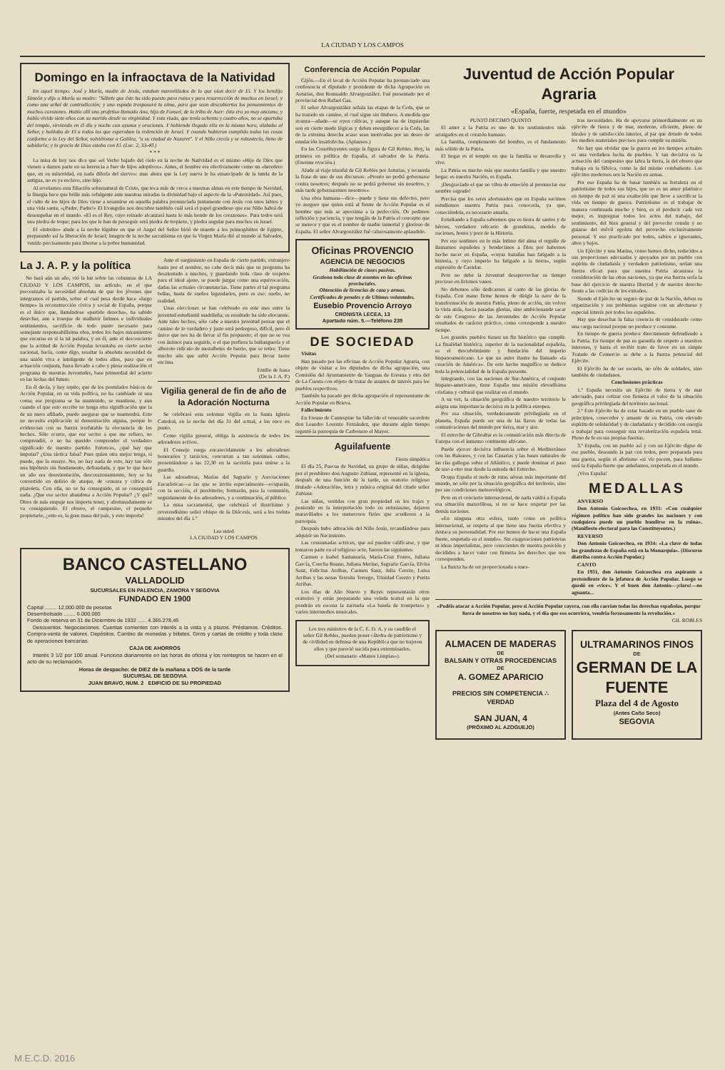LA CIUDAD Y LOS CAMPOS
Domingo en la infraoctava de la Natividad
En aquel tiempo: José y María, madre de Jesús, estaban maravillados de lo que oían decir de El. Y los bendijo Simeón y dijo a María su madre: "Sábete que éste ha sido puesto para ruina y para resurrección de muchos en Israel; y como una señal de contradicción; y una espada traspasará tu alma, para que sean descubiertos los pensamientos de muchos corazones. Había allí una profetisa llamada Ana, hija de Fanuel, de la tribu de Aser: ésta era ya muy anciana, y había vivido siete años con su marido desde su virginidad. Y esta viuda, que tenía ochenta y cuatro años, no se apartaba del templo, sirviendo en él día y noche con ayunos y oraciones. Y habiendo llegado ella en la misma hora, alababa al Señor, y hablaba de El a todos los que esperaban la redención de Israel. Y cuando hubieron cumplido todos las cosas conforme a la Ley del Señor, volviéronse a Galilea, "a su ciudad de Nazaret". Y el Niño crecía y se robustecía, lleno de sabiduría; y la gracia de Dios estaba con El. (Luc. 2, 33-40.)
* * *
La misa de hoy nos dice que «el Verbo bajado del cielo en la noche de Natividad es el mismo «Hijo de Dios que vienen a darnos parte en su herencia a fuer de hijos adoptivos». Antes, el hombre era efectivamente como un «heredero que, en su minoridad, en nada difería del siervo»: mas ahora que la Ley nueva le ha emancipado de la tutela de la antigua, no es ya esclavo, sino hijo.
Al revelarnos esta filiación sobrenatural de Cristo, que toca más de cerca a nuestras almas en este tiempo de Navidad, la liturgia hace que brille más refulgente ante nuestras miradas la divinidad bajo el aspecto de la «Paternidad». Así pues, el culto de los hijos de Dios viene a resumirse en aquella palabra pronunciada juntamente con Jesús con unos labios y una vida santa; «¡Padre, Padre!» El Evangelio nos descubre también cuál será el papel grandioso que ese Niño habrá de desempeñar en el mundo. «El es el Rey, cuyo reinado alcanzará hasta lo más hondo de los corazones». Para todos será una piedra de toque; para los que le han de perseguir será piedra de tropiezo, y piedra angular para muchos en Israel.
El «Introito» alude a la noche lúgubre en que el Angel del Señor hirió de muerte a los primogénitos de Egipto, preparando así la liberación de Israel; imagen de la noche sacratísima en que la Virgen María dió al mundo al Salvador, venido precisamente para libertar a la pobre humanidad.
La J. A. P. y la política
No hará aún un año, vió la luz sobre las columnas de LA CIUDAD Y LOS CAMPOS, un artículo, en el que preconizaba la necesidad absoluta de que los jóvenes que integramos el partido, sobre el cual pesa desde hace «largo tiempo» la reconstrucción cívica y social de España, porque es el único que, llamándose «partido derecha», ha sabido desechar, aun a trueque de malherir íntimos e individuales sentimientos, sacrificio de todo punto necesario para semejante responsabilísima obra, todos los bajos miramientos que encarna en sí la tal palabra, y en él, ante el desconcierto que la actitud de Acción Popular levantaba en cierto sector nacional, hacía, como digo, resaltar la absoluta necesidad de una unión viva e inteligente de todos ellos, para que en actuación conjunta, fuera llevado a cabo y plena realización el programa de nuestras Juventudes, base primordial del acierto en las luchas del futuro.
En él decía, y hoy repito, que de los postulados básicos de Acción Popular, en su vida política, no ha cambiado ni una coma; ese programa se ha mantenido, se mantiene, y aun cuando el que esto escribe no tenga otra significación que la de un mero afiliado, puedo asegurar que se mantendrá. Esto no necesita explicación ni demostración alguna, porque lo evidencian con su fuerza irrefutable la elocuencia de los hechos. Sólo ocurre, que ese sector a que me refiero, no comprendió, o no ha querido comprender el verdadero significado de nuestro partido. Entonces, ¿qué hay que imputar? ¿Una táctica falsa? Pues quien otra mejor tenga, si puede, que la ensaye. No, no hay nada de esto, hay tan sólo una hipótesis sin fundamento, defraudada, y que lo que hace un año era desorientación, descorazonamiento, hoy se ha convertido en delirio de ataque, de censura y crítica de plazoleta. Con ella, no se ha conseguido, ni se conseguirá nada. ¿Que ese sector abandona a Acción Popular? ¿Y qué? Otros de más empuje nos importa tener, y afortunadamente se va consiguiendo. El obrero, el campesino, el pequeño propietario, ¿esto es, la gran masa del país, y esto importa!
Ante el surgimiento en España de cierto partido, extranjero hasta por el nombre, no cabe decir más que su programa ha desalentado a muchos, y guardando toda clase de respetos para el ideal ajeno, se puede juzgar como una equivocación, dadas las actuales circunstancias. Tiene partes el tal programa bellas, hasta de sueños legendarios, pero es eso: sueño, no realidad.
Unas elecciones se han celebrado en este mes entre la juventud estudiantil madrileña; su resultado ha sido elocuente. Ante tales hechos, sólo cabe a nuestra juventud pensar que el camino de lo verdadero y justo será pedregoso, difícil, pero él único que nos ha de llevar al fin propuesto; el que no se vea con ánimos para seguirle, o el que prefiera la bullanguería y el alboroto ridículo de mozalbetes de barrio, que se retire. Tiene mucho aún que subir Acción Popular para llevar lastre encima.
Emilio de Isasa
(De la J. A. P.)
Vigilia general de fin de año de la Adoración Nocturna
Se celebrará esta solemne vigilia en la Santa Iglesia Catedral, en la noche del día 31 del actual, a las once en punto.
Como vigilia general, obliga la asistencia de todos los adoradores activos.
El Consejo ruega encarecidamente a los adoradores honorarios y tarsicios, concurran a tan solemnes cultos, presentándose a las 22,30 en la sacristía para unirse a la guardia.
Las adoradoras, Marías del Sagrario y Asociaciones Eucarísticas—a las que se invita especialmente—ocuparán, con la sección, el presbiterio; formarán, para la comunión, seguidamente de los adoradores, y a continuación, el público.
La misa sacramental, que celebrará el ilustrísimo y reverendísimo señor obispo de la Diócesis, será a los treinta minutos del día 1.º
Lea usted
LA CIUDAD Y LOS CAMPOS
BANCO CASTELLANO
VALLADOLID
SUCURSALES EN PALENCIA, ZAMORA Y SEGOVIA
FUNDADO EN 1900
Capital ........ 12.000.000 de pesetas
Desembolsado ........ 6.000.000
Fondo de reserva en 31 de Diciembre de 1932 ...... 4.365.278,45
Descuentos. Negociaciones. Cuentas corrientes con interés a la vista y a plazos. Préstamos. Créditos. Compra-venta de valores. Depósitos. Cambio de monedas y billetes. Giros y cartas de crédito y toda clase de operaciones bancarias.
CAJA DE AHORROS
Interés 3 1/2 por 100 anual. Funciona diariamente en las horas de oficina y los reintegros se hacen en el acto de su reclamación.
Horas de despacho: de DIEZ de la mañana a DOS de la tarde
SUCURSAL DE SEGOVIA
JUAN BRAVO, NUM. 2 EDIFICIO DE SU PROPIEDAD
Conferencia de Acción Popular
Gijón.—En el local de Acción Popular ha pronunciado una conferencia el diputado y presidente de dicha Agrupación en Asturias, don Romualdo Alvargonzález. Fué presentado por el provincial don Rafael Gas.
El señor Alvargonzález señala las etapas de la Ceda, que se ha trazado un camino, el cual sigue sin titubeos. A medida que avanza—añade—se oyen críticas, y aunque las de izquierdas son en cierto modo lógicas y deben enorgullecer a la Ceda, las de la extrema derecha acaso sean motivadas por un deseo de emulación insatisfecha. (Aplausos.)
En las Constituyentes surge la figura de Gil Robles. Hoy, la primera en política de España, el salvador de la Patria. (Enorme ovación.)
Alude al viaje triunfal de Gil Robles por Asturias, y recuerda la frase de uno de sus discursos: «Pronto no podrá gobernarse contra nosotros; después no se podrá gobernar sin nosotros, y más tarde gobernaremos nosotros».
Una obra humana—dice—puede y tiene sus defectos, pero yo aseguro que quien está al frente de Acción Popular es el hombre que más se aproxima a la perfección. Os pedimos reflexión y paciencia, y que tengáis de la Patria el concepto que se merece y que es el nombre de madre inmortal y glorioso de España. El señor Alvargonzález fué calurosamente aplaudido.
Oficinas PROVENCIO
AGENCIA DE NEGOCIOS
Habilitación de clases pasivas.
Gestiona toda clase de asuntos en las oficinas provinciales.
Obtención de licencias de caza y armas.
Certificados de penales y de Ultimas voluntades.
Eusebio Provencio Arroyo
CRONISTA LECEA, 13
Apartado núm. 5.—Teléfono 239
DE SOCIEDAD
Visitas
Han pasado por las oficinas de Acción Popular Agraria, con objeto de visitar a los diputados de dicha agrupación, una Comisión del Ayuntamiento de Yanguas de Eresma y otra del de La Cuesta con objeto de tratar de asuntos de interés para los pueblos respectivos.
También ha pasado por dicha agrupación el representante de Acción Popular en Brieva.
Fallecimiento
En Fresno de Cantespino ha fallecido el venerable sacerdote don Leandro Lorenzo Fernández, que durante algún tiempo regentó la parroquia de Carbonero el Mayor.
Aguilafuente
Fiesta simpática
El día 25, Pascua de Navidad, un grupo de niñas, dirigidas por el presbítero don Augusto Zubiaur, representó en la iglesia, después de una función de la tarde, un oratorio religioso titulado «Adoración», letra y música original del citado señor Zubiaur.
Las niñas, vestidas con gran propiedad en los trajes y poniendo en la interpretación todo su entusiasmo, dejaron maravillados a los numerosos fieles que acudieron a la parroquia.
Después hubo adoración del Niño Jesús, recaudándose para adquirir un Nacimiento.
Las consumadas actrices, que así pueden calificarse, y que tomaron parte en el religioso acto, fueron las siguientes:
Carmen e Isabel Santamaría, María-Cruz Frutos, Juliana García, Concha Ruano, Juliana Merino, Sagrario García, Elvira Sanz, Felicitas Arribas, Carmen Sanz, Julia Cerezo, Luisa Arribas y las nenas Teresita Torrego, Trinidad Cerezo y Purita Arribas.
Los días de Año Nuevo y Reyes representarán otros oratorios y están preparando una velada teatral en la que pondrán en escena la zarzuela «La banda de trompetas» y varios intermedios musicales.
Los tres ministros de la C. E. D. A. y su caudillo el señor Gil Robles, pueden poner cátedra de patriotismo y de civilidad en defensa de una República que no trajeron ellos y que pareció nacida para exterminarlos.
(Del semanario «Manos Limpias»).
Juventud de Acción Popular Agraria
«España, fuerte, respetada en el mundo»
PUNTO DECIMO QUINTO
El amor a la Patria es uno de los sentimientos más arraigados en el corazón humano.
La familia, complemento del hombre, es el fundamento más sólido de la Patria.
El hogar es el templo en que la familia se desarrolla y vive.
La Patria es mucho más que nuestra familia y que nuestro hogar: es nuestra Nación, es España.
¡Desgraciado el que no vibra de emoción al pronunciar ese nombre sagrado!
Precisa que los seres afortunados que en España nacimos estudiemos nuestra Patria para conocerla, ya que, conociéndola, es necesario amarla.
Estudiando a España sabremos que es tierra de santos y de héroes, verdadero relicario de grandezas, modelo de naciones, honra y prez de la Historia.
Por eso sentimos en lo más íntimo del alma el orgullo de llamarnos españoles y bendecimos a Dios por habernos hecho nacer en España, «cuyas hazañas han fatigado a la historia, y cuyo imperio ha fatigado a la tierra», según expresión de Castelar.
Pero no debe la Juventud desaprovechar su tiempo precioso en lirismos vanos.
No debemos sólo dedicarnos al canto de las glorias de España. Con mano firme hemos de dirigir la nave de la transformación de nuestra Patria, pleno de acción, sin volver la vista atrás, hacia pasadas glorias, sino ambicionando sacar de este Congreso de las Juventudes de Acción Popular resultados de carácter práctico, como corresponde a nuestro tiempo.
Los grandes pueblos tienen un fin histórico que cumplir. La finalidad histórica, superior de la nacionalidad española, es el descubrimiento y fundación del imperio hispanoamericano. Lo que un autor ilustre ha llamado «la creación de América». De este hecho magnífico se deduce toda la potencialidad de la España presente.
Integrando, con las naciones de Sur-América, el conjunto hispano-americano, tiene España una misión elevadísima cristiana y cultural que realizar en el mundo.
A su vez, la situación geográfica de nuestro territorio le asigna una importancia decisiva en la política europea.
Por esa situación, verdaderamente privilegiada en el planeta, España puede ser una de las llaves de todas las comunicaciones del mundo por tierra, mar y aire.
El estrecho de Gibraltar es la comunicación más directa de Europa con el inmenso continente africano.
Puede ejercer decisiva influencia sobre el Mediterráneo con las Baleares, y con las Canarias y las bases naturales de las rías gallegas sobre el Atlántico, y puede dominar el paso de uno a otro mar desde la entrada del Estrecho.
Ocupa España el nudo de rutas aéreas más importante del mundo, no sólo por la situación geográfica del territorio, sino por sus condiciones meteorológicos.
Pero en el concierto internacional, de nada valdrá a España esa situación maravillosa, si no se hace respetar por las demás naciones.
«En ninguna otra esfera, tanto como en política internacional, se respeta al que tiene una fuerza efectiva y destaca su personalidad. Por eso hemos de hacer una España fuerte, respetada en el mundo». Sin exageraciones patrioteras ni ideas imperialistas, pero conscientes de nuestra posición y decididos a hacer valer con firmeza los derechos que nos corresponden.
La fuerza ha de ser proporcionada a nues-
tras necesidades. Ha de apoyarse primordialmente en un ejército de tierra y de mar, moderno, eficiente, pleno de ideales y de satisfacción interior, al par que dotado de todos los medios materiales precisos para cumplir su misión.
No hay que olvidar que la guerra en los tiempos actuales es una verdadera lucha de pueblos. Y tan decisiva es la actuación del campesino que labra la tierra, la del obrero que trabaja en la fábrica, como la del mismo combatiente. Los ejércitos modernos son la Nación en armas.
Por eso España ha de basar también su fortaleza en el patriotismo de todos sus hijos, que no es un amor platónico en tiempo de paz ni una exaltación que lleve a sacrificar la vida en tiempo de guerra. Patriotismo es el trabajar de manera continuada mucho y bien, es el producir cada vez mejor, es impregnar todos los actos del trabajo, del sentimiento, del bien general y del provecho común y no guiarse del móvil egoísta del provecho exclusivamente personal. Y eso practicado por todos, sabios e ignorantes, altos y bajos.
Un Ejército y una Marina, como hemos dicho, reducidos a sus proporciones adecuadas y apoyados por un pueblo con espíritu de ciudadanía y verdadero patriotismo, serían una fuerza eficaz para que nuestra Patria alcanzara la consideración de las otras naciones, ya que esa fuerza sería la base del ejercicio de nuestra libertad y de nuestro derecho frente a las codicias de los extraños.
Siendo el Ejército un seguro de paz de la Nación, deben su organización y sus problemas seguirse con un afectuoso y especial interés por todos los españoles.
Hay que desechar la falsa creencia de considerarlo como una carga nacional porque no produce y consume.
En tiempo de guerra produce directamente defendiendo a la Patria. En tiempo de paz es garantía de respeto a nuestros intereses, y hasta el recibir trato de favor en un simple Tratado de Comercio se debe a la fuerza potencial del Ejército.
El Ejército ha de ser escuela, no sólo de soldados, sino también de ciudadanos.
Conclusiones prácticas
1.ª España necesita un Ejército de tierra y de mar adecuado, para cotizar con firmeza el valor de la situación geográfica privilegiada del territorio nacional.
2.ª Este Ejército ha de estar basado en un pueblo sano de principios, conocedor y amante de su Patria, con elevado espíritu de solidaridad y de ciudadanía y decidido con energía a trabajar para conseguir una revalorización española total. Pleno de fe en sus propias fuerzas.
3.ª España, con un pueblo así y con un Ejército digno de ese pueblo, deseando la paz con todos, pero preparada para una guerra, según el aforismo «si vis pacem, para bellum» será la España fuerte que anhelamos, respetada en el mundo.
¡Viva España!
MEDALLAS
ANVERSO
Don Antonio Goicoechea, en 1931: «Con cualquier régimen político han sido grandes las naciones y con cualquiera puede un pueblo hundirse en la ruina». (Manifiesto electoral para las Constituyentes.)
REVERSO
Don Antonio Goicoechea, en 1934: «La clave de todas las grandezas de España está en la Monarquía». (Discurso diatriba contra Acción Popular.)
CANTO
En 1931, don Antonio Goicoechea era aspirante a pretendiente de la jefatura de Acción Popular. Luego se quedó en «vice». Y el buen don Antonio—¡claro!—no aguanta...
«Podéis atacar a Acción Popular, pero si Acción Popular cayera, con ella caerían todas las derechas españolas, porque fuera de nosotros no hay nada, y el día que eso ocurriera, vendría forzosamente la revolución.»
GIL ROBLES
ALMACEN DE MADERAS
DE
BALSAIN Y OTRAS PROCEDENCIAS
DE
A. GOMEZ APARICIO
PRECIOS SIN COMPETENCIA ∴ VERDAD
SAN JUAN, 4
(PRÓXIMO AL AZOGUEJO)
ULTRAMARINOS FINOS
DE
GERMAN DE LA FUENTE
Plaza del 4 de Agosto
(Antes Caño Seco)
SEGOVIA
M.E.C.D. 2016